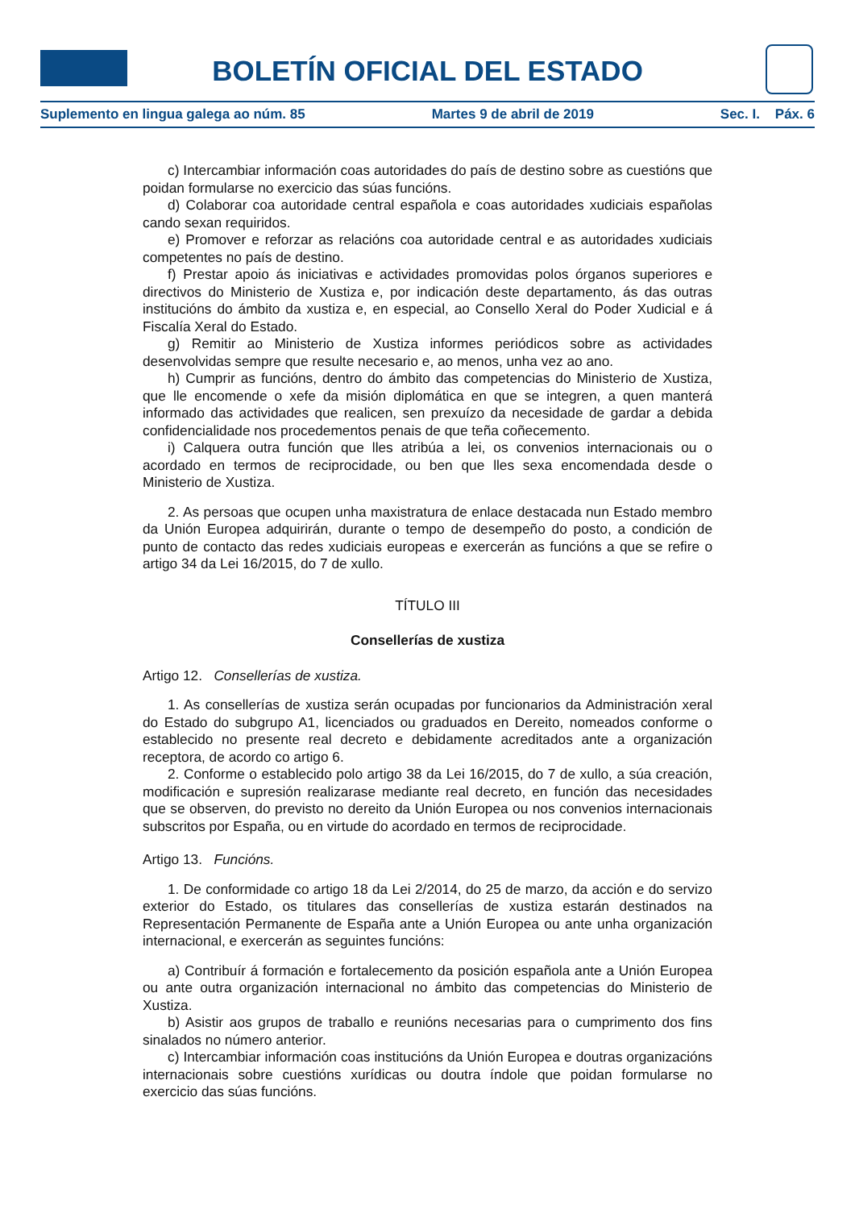BOLETÍN OFICIAL DEL ESTADO
Suplemento en lingua galega ao núm. 85 Martes 9 de abril de 2019 Sec. I. Páx. 6
c) Intercambiar información coas autoridades do país de destino sobre as cuestións que poidan formularse no exercicio das súas funcións.
d) Colaborar coa autoridade central española e coas autoridades xudiciais españolas cando sexan requiridos.
e) Promover e reforzar as relacións coa autoridade central e as autoridades xudiciais competentes no país de destino.
f) Prestar apoio ás iniciativas e actividades promovidas polos órganos superiores e directivos do Ministerio de Xustiza e, por indicación deste departamento, ás das outras institucións do ámbito da xustiza e, en especial, ao Consello Xeral do Poder Xudicial e á Fiscalía Xeral do Estado.
g) Remitir ao Ministerio de Xustiza informes periódicos sobre as actividades desenvolvidas sempre que resulte necesario e, ao menos, unha vez ao ano.
h) Cumprir as funcións, dentro do ámbito das competencias do Ministerio de Xustiza, que lle encomende o xefe da misión diplomática en que se integren, a quen manterá informado das actividades que realicen, sen prexuízo da necesidade de gardar a debida confidencialidade nos procedementos penais de que teña coñecemento.
i) Calquera outra función que lles atribúa a lei, os convenios internacionais ou o acordado en termos de reciprocidade, ou ben que lles sexa encomendada desde o Ministerio de Xustiza.
2. As persoas que ocupen unha maxistratura de enlace destacada nun Estado membro da Unión Europea adquirirán, durante o tempo de desempeño do posto, a condición de punto de contacto das redes xudiciais europeas e exercerán as funcións a que se refire o artigo 34 da Lei 16/2015, do 7 de xullo.
TÍTULO III
Consellerías de xustiza
Artigo 12. Consellerías de xustiza.
1. As consellerías de xustiza serán ocupadas por funcionarios da Administración xeral do Estado do subgrupo A1, licenciados ou graduados en Dereito, nomeados conforme o establecido no presente real decreto e debidamente acreditados ante a organización receptora, de acordo co artigo 6.
2. Conforme o establecido polo artigo 38 da Lei 16/2015, do 7 de xullo, a súa creación, modificación e supresión realizarase mediante real decreto, en función das necesidades que se observen, do previsto no dereito da Unión Europea ou nos convenios internacionais subscritos por España, ou en virtude do acordado en termos de reciprocidade.
Artigo 13. Funcións.
1. De conformidade co artigo 18 da Lei 2/2014, do 25 de marzo, da acción e do servizo exterior do Estado, os titulares das consellerías de xustiza estarán destinados na Representación Permanente de España ante a Unión Europea ou ante unha organización internacional, e exercerán as seguintes funcións:
a) Contribuír á formación e fortalecemento da posición española ante a Unión Europea ou ante outra organización internacional no ámbito das competencias do Ministerio de Xustiza.
b) Asistir aos grupos de traballo e reunións necesarias para o cumprimento dos fins sinalados no número anterior.
c) Intercambiar información coas institucións da Unión Europea e doutras organizacións internacionais sobre cuestións xurídicas ou doutra índole que poidan formularse no exercicio das súas funcións.